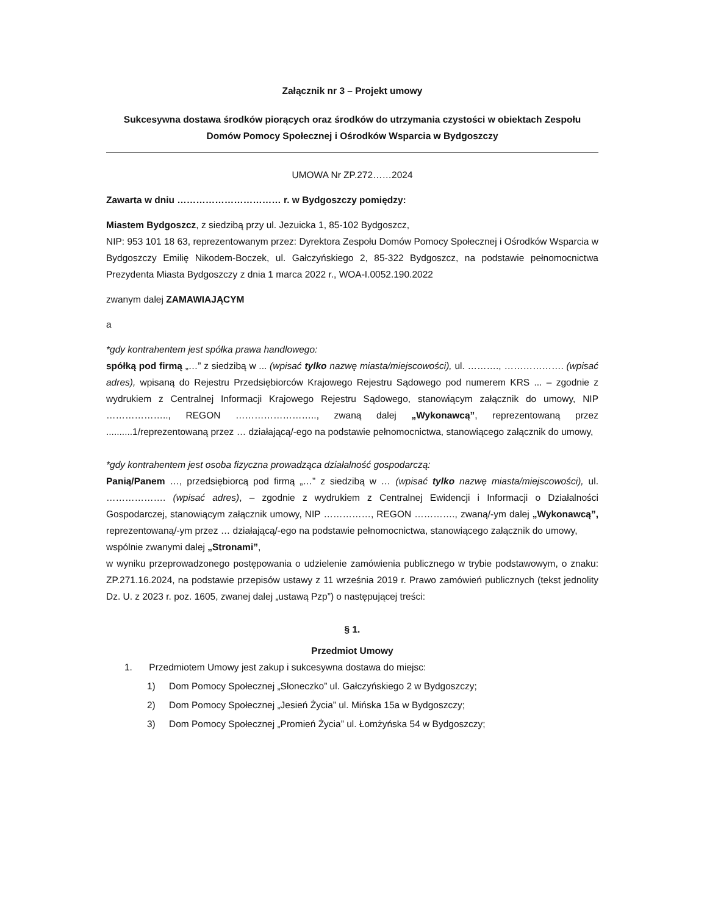Załącznik nr 3 – Projekt umowy
Sukcesywna dostawa środków piorących oraz środków do utrzymania czystości w obiektach Zespołu Domów Pomocy Społecznej i Ośrodków Wsparcia w Bydgoszczy
UMOWA Nr ZP.272……2024
Zawarta w dniu …………………………… r. w Bydgoszczy pomiędzy:
Miastem Bydgoszcz, z siedzibą przy ul. Jezuicka 1, 85-102 Bydgoszcz,
NIP: 953 101 18 63, reprezentowanym przez: Dyrektora Zespołu Domów Pomocy Społecznej i Ośrodków Wsparcia w Bydgoszczy Emilię Nikodem-Boczek, ul. Gałczyńskiego 2, 85-322 Bydgoszcz, na podstawie pełnomocnictwa Prezydenta Miasta Bydgoszczy z dnia 1 marca 2022 r., WOA-I.0052.190.2022
zwanym dalej ZAMAWIAJĄCYM
a
*gdy kontrahentem jest spółka prawa handlowego:
spółką pod firmą „…” z siedzibą w ... (wpisać tylko nazwę miasta/miejscowości), ul. ………., ………………. (wpisać adres), wpisaną do Rejestru Przedsiębiorców Krajowego Rejestru Sądowego pod numerem KRS ... – zgodnie z wydrukiem z Centralnej Informacji Krajowego Rejestru Sądowego, stanowiącym załącznik do umowy, NIP ……………….., REGON …………………….., zwaną dalej „Wykonawcą”, reprezentowaną przez ..........1/reprezentowaną przez … działającą/-ego na podstawie pełnomocnictwa, stanowiącego załącznik do umowy,
*gdy kontrahentem jest osoba fizyczna prowadząca działalność gospodarczą:
Panią/Panem …, przedsiębiorcą pod firmą „…” z siedzibą w … (wpisać tylko nazwę miasta/miejscowości), ul. ………………. (wpisać adres), – zgodnie z wydrukiem z Centralnej Ewidencji i Informacji o Działalności Gospodarczej, stanowiącym załącznik umowy, NIP ……………, REGON …………., zwaną/-ym dalej „Wykonawcą”, reprezentowaną/-ym przez … działającą/-ego na podstawie pełnomocnictwa, stanowiącego załącznik do umowy,
wspólnie zwanymi dalej „Stronami”,
w wyniku przeprowadzonego postępowania o udzielenie zamówienia publicznego w trybie podstawowym, o znaku: ZP.271.16.2024, na podstawie przepisów ustawy z 11 września 2019 r. Prawo zamówień publicznych (tekst jednolity Dz. U. z 2023 r. poz. 1605, zwanej dalej „ustawą Pzp”) o następującej treści:
§ 1.
Przedmiot Umowy
1. Przedmiotem Umowy jest zakup i sukcesywna dostawa do miejsc:
1) Dom Pomocy Społecznej „Słoneczko” ul. Gałczyńskiego 2 w Bydgoszczy;
2) Dom Pomocy Społecznej „Jesień Życia” ul. Mińska 15a w Bydgoszczy;
3) Dom Pomocy Społecznej „Promień Życia” ul. Łomżyńska 54 w Bydgoszczy;